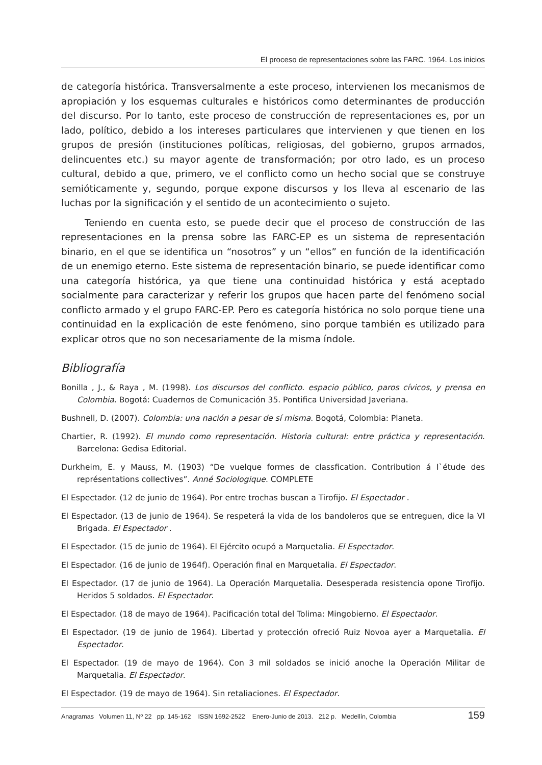El proceso de representaciones sobre las FARC. 1964. Los inicios
de categoría histórica. Transversalmente a este proceso, intervienen los mecanismos de apropiación y los esquemas culturales e históricos como determinantes de producción del discurso. Por lo tanto, este proceso de construcción de representaciones es, por un lado, político, debido a los intereses particulares que intervienen y que tienen en los grupos de presión (instituciones políticas, religiosas, del gobierno, grupos armados, delincuentes etc.) su mayor agente de transformación; por otro lado, es un proceso cultural, debido a que, primero, ve el conflicto como un hecho social que se construye semióticamente y, segundo, porque expone discursos y los lleva al escenario de las luchas por la significación y el sentido de un acontecimiento o sujeto.
Teniendo en cuenta esto, se puede decir que el proceso de construcción de las representaciones en la prensa sobre las FARC-EP es un sistema de representación binario, en el que se identifica un “nosotros” y un “ellos” en función de la identificación de un enemigo eterno. Este sistema de representación binario, se puede identificar como una categoría histórica, ya que tiene una continuidad histórica y está aceptado socialmente para caracterizar y referir los grupos que hacen parte del fenómeno social conflicto armado y el grupo FARC-EP. Pero es categoría histórica no solo porque tiene una continuidad en la explicación de este fenómeno, sino porque también es utilizado para explicar otros que no son necesariamente de la misma índole.
Bibliografía
Bonilla , J., & Raya , M. (1998). Los discursos del conflicto. espacio público, paros cívicos, y prensa en Colombia. Bogotá: Cuadernos de Comunicación 35. Pontifica Universidad Javeriana.
Bushnell, D. (2007). Colombia: una nación a pesar de sí misma. Bogotá, Colombia: Planeta.
Chartier, R. (1992). El mundo como representación. Historia cultural: entre práctica y representación. Barcelona: Gedisa Editorial.
Durkheim, E. y Mauss, M. (1903) “De vuelque formes de classfication. Contribution á I`étude des représentations collectives”. Anné Sociologique. COMPLETE
El Espectador. (12 de junio de 1964). Por entre trochas buscan a Tirofijo. El Espectador .
El Espectador. (13 de junio de 1964). Se respeterá la vida de los bandoleros que se entreguen, dice la VI Brigada. El Espectador .
El Espectador. (15 de junio de 1964). El Ejército ocupó a Marquetalia. El Espectador.
El Espectador. (16 de junio de 1964f). Operación final en Marquetalia. El Espectador.
El Espectador. (17 de junio de 1964). La Operación Marquetalia. Desesperada resistencia opone Tirofijo. Heridos 5 soldados. El Espectador.
El Espectador. (18 de mayo de 1964). Pacificación total del Tolima: Mingobierno. El Espectador.
El Espectador. (19 de junio de 1964). Libertad y protección ofreció Ruiz Novoa ayer a Marquetalia. El Espectador.
El Espectador. (19 de mayo de 1964). Con 3 mil soldados se inició anoche la Operación Militar de Marquetalia. El Espectador.
El Espectador. (19 de mayo de 1964). Sin retaliaciones. El Espectador.
Anagramas Volumen 11, Nº 22 pp. 145-162 ISSN 1692-2522 Enero-Junio de 2013. 212 p. Medellín, Colombia 159